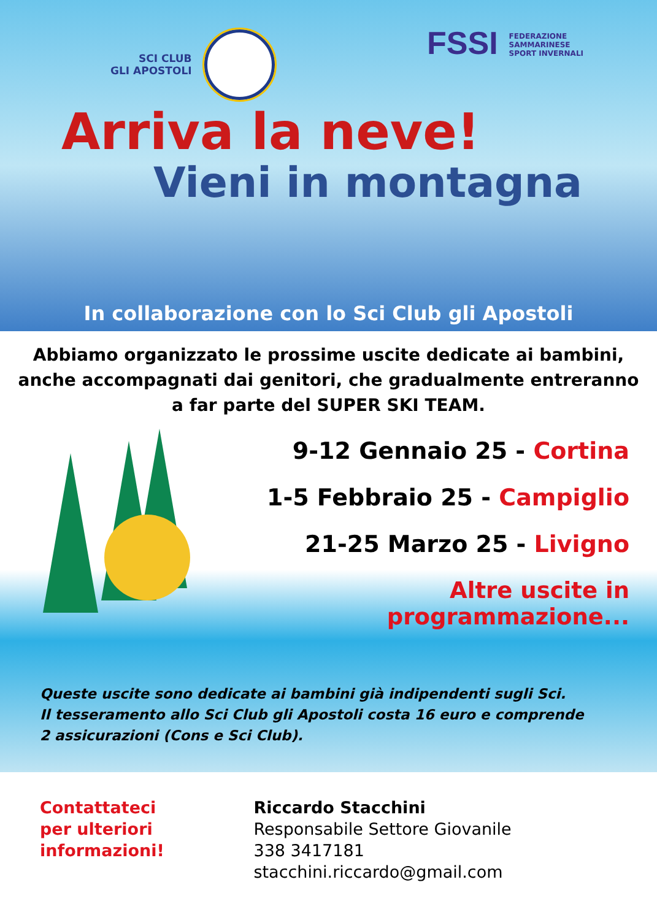SCI CLUB
GLI APOSTOLI
FSSI FEDERAZIONE
SAMMARINESE
SPORT INVERNALI
Arriva la neve!
Vieni in montagna
In collaborazione con lo Sci Club gli Apostoli
Abbiamo organizzato le prossime uscite dedicate ai bambini, anche accompagnati dai genitori, che gradualmente entreranno a far parte del SUPER SKI TEAM.
9-12 Gennaio 25 - Cortina
1-5 Febbraio 25 - Campiglio
21-25 Marzo 25 - Livigno
Altre uscite in programmazione...
Queste uscite sono dedicate ai bambini già indipendenti sugli Sci.
Il tesseramento allo Sci Club gli Apostoli costa 16 euro e comprende
2 assicurazioni (Cons e Sci Club).
Contattateci
per ulteriori
informazioni!
Riccardo Stacchini
Responsabile Settore Giovanile
338 3417181 stacchini.riccardo@gmail.com